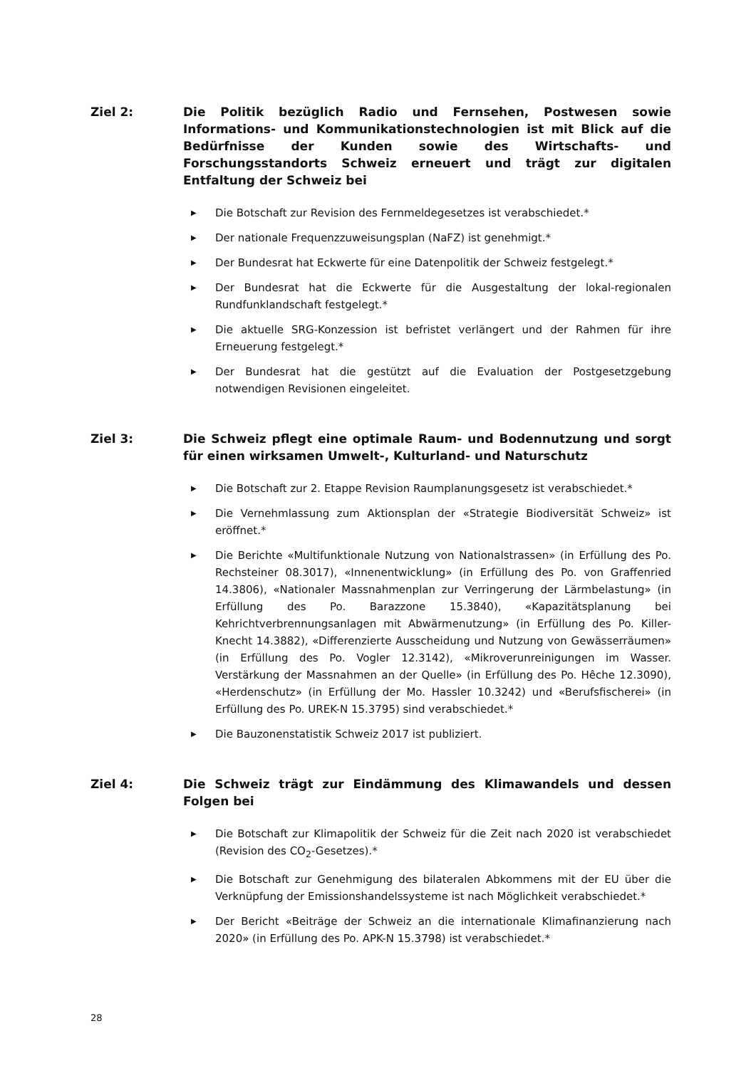Ziel 2: Die Politik bezüglich Radio und Fernsehen, Postwesen sowie Informations- und Kommunikationstechnologien ist mit Blick auf die Bedürfnisse der Kunden sowie des Wirtschafts- und Forschungsstandorts Schweiz erneuert und trägt zur digitalen Entfaltung der Schweiz bei
▶ Die Botschaft zur Revision des Fernmeldegesetzes ist verabschiedet.*
▶ Der nationale Frequenzzuweisungsplan (NaFZ) ist genehmigt.*
▶ Der Bundesrat hat Eckwerte für eine Datenpolitik der Schweiz festgelegt.*
▶ Der Bundesrat hat die Eckwerte für die Ausgestaltung der lokal-regionalen Rundfunklandschaft festgelegt.*
▶ Die aktuelle SRG-Konzession ist befristet verlängert und der Rahmen für ihre Erneuerung festgelegt.*
▶ Der Bundesrat hat die gestützt auf die Evaluation der Postgesetzgebung notwendigen Revisionen eingeleitet.
Ziel 3: Die Schweiz pflegt eine optimale Raum- und Bodennutzung und sorgt für einen wirksamen Umwelt-, Kulturland- und Naturschutz
▶ Die Botschaft zur 2. Etappe Revision Raumplanungsgesetz ist verabschiedet.*
▶ Die Vernehmlassung zum Aktionsplan der «Strategie Biodiversität Schweiz» ist eröffnet.*
▶ Die Berichte «Multifunktionale Nutzung von Nationalstrassen» (in Erfüllung des Po. Rechsteiner 08.3017), «Innenentwicklung» (in Erfüllung des Po. von Graffenried 14.3806), «Nationaler Massnahmenplan zur Verringerung der Lärmbelastung» (in Erfüllung des Po. Barazzone 15.3840), «Kapazitätsplanung bei Kehrichtverbrennungsanlagen mit Abwärmenutzung» (in Erfüllung des Po. Killer-Knecht 14.3882), «Differenzierte Ausscheidung und Nutzung von Gewässerräumen» (in Erfüllung des Po. Vogler 12.3142), «Mikroverunreinigungen im Wasser. Verstärkung der Massnahmen an der Quelle» (in Erfüllung des Po. Hêche 12.3090), «Herdenschutz» (in Erfüllung der Mo. Hassler 10.3242) und «Berufsfischerei» (in Erfüllung des Po. UREK-N 15.3795) sind verabschiedet.*
▶ Die Bauzonenstatistik Schweiz 2017 ist publiziert.
Ziel 4: Die Schweiz trägt zur Eindämmung des Klimawandels und dessen Folgen bei
▶ Die Botschaft zur Klimapolitik der Schweiz für die Zeit nach 2020 ist verabschiedet (Revision des CO<sub>2</sub>-Gesetzes).*
▶ Die Botschaft zur Genehmigung des bilateralen Abkommens mit der EU über die Verknüpfung der Emissionshandelssysteme ist nach Möglichkeit verabschiedet.*
▶ Der Bericht «Beiträge der Schweiz an die internationale Klimafinanzierung nach 2020» (in Erfüllung des Po. APK-N 15.3798) ist verabschiedet.*
28